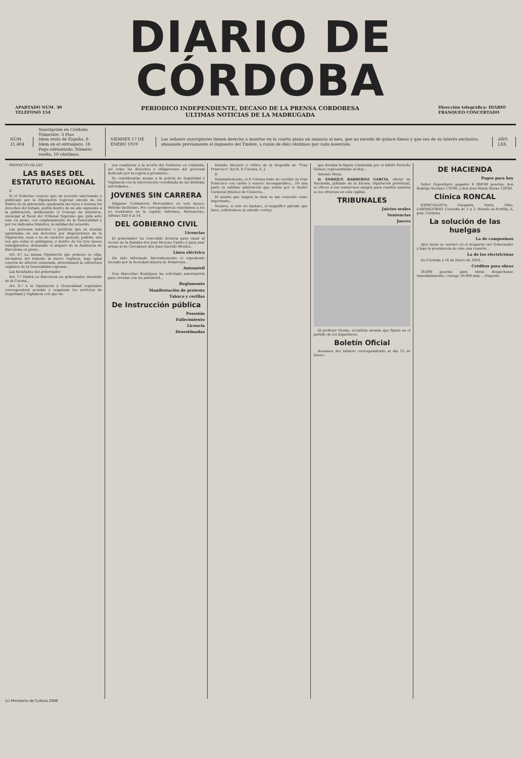DIARIO DE CÓRDOBA
APARTADO NÚM. 30
TELÉFONO 154 PERIODICO INDEPENDIENTE, DECANO DE LA PRENSA CORDOBESA
ULTIMAS NOTICIAS DE LA MADRUGADA Dirección telegráfica: DIARIO
FRANQUEO CONCERTADO
NÚM. 21,404
Suscripción en Córdoba. Trimestre. 3 Ptas
Idem resto de España. 6
Idem en el extranjero. 16
Pago adelantado. Número suelto, 10 céntimos.
VIERNES 17 DE ENERO 1919
Los señores suscriptores tienen derecho a insertar en la cuarta plana un anuncio al mes, que no exceda de quince líneas y que sea de su interés exclusivo, abonando previamente el impuesto del Timbre, a razón de diez céntimos por cada inserción.
AÑO LXX
PROYECTO DE LEY
LAS BASES DEL ESTATUTO REGIONAL
II
Si el Gobierno creyese que un acuerdo sancionado y publicado por la Diputación regional excede de los límites de la autonomía, quebranta las leyes o lesiona los derechos del Estado, podrá dentro de un año siguiente a la publicación, deliberando el Consejo de ministros, encargar al fiscal del Tribunal Supremo que pida ante éste en pleno, con emplazamiento de la Generalidad y por los indicados trámites, la nulidad del acuerdo.
Las personas naturales o jurídicas que se sientan agraviadas en sus derechos por disposiciones de la Diputación, sean o no de carácter general, podrán, una vez que éstas se publiquen, y dentro de los tres meses subsiguientes, demandar el amparo de la Audiencia de Barcelona en pleno...
Art. 6.º La misma Diputación que primero se elija, iniciadora del tránsito al nuevo régimen, bajo igual reserva de ulterior enmienda, determinará la estructura orgánica de la Generalidad regional...
Las facultades del gobernador
Art. 7.º Habrá en Barcelona un gobernador, investido de la Corona...
Art. 8.º A la Diputación y Generalidad regionales corresponderá acordar y organizar los servicios de Seguridad y Vigilancia con que de-
sea coadyuvar a la acción del Gobierno en Cataluña, así como los derechos y obligaciones del personal dedicado por la región a prestarlos...
Se considerarán anejas a la policía de Seguridad y Vigilancia con la intervención coordinada de las distintas autoridades...
JOVENES SIN CARRERA
Háganse Contadores Mercantiles en seis meses. Método facilísimo. Por correspondencia enseñamos a los no residentes en la capital. Informes, Partearroyo, Alfonso XIII 6 al 14.
DEL GOBIERNO CIVIL
Licencias
El gobernador ha concedido licencia para cazar al vecino de la Rambla don José Moreno Castro y para usar armas al de Carcabuey don Juan Garrido Montes.
Línea eléctrica
Ha sido informado favorablemente el expediente incoado por la Sociedad minera de Peñarroya...
Automóvil
Don Marcelino Rodríguez ha solicitado autorización para circular con un automóvil...
Reglamento
Manifestación de protesta
Tabaco y cerillas
De Instrucción pública
Posesión
Fallecimiento
Licencia
Desestimadas
Estudio literario y crítico de la biografía de "Fray Francisco" del R. P. Coloma, S. J.
II
Indudablemente, el P. Coloma hubo de escribir su Fray Francisco con cariño y esmero incomparables... De una parte la sublime admiración que sentía por el ilustre Cardenal Jiménez de Cisneros...
El asunto que inspira la obra es tan conocido como importante...
Veamos, si esto no bastare, el magnífico párrafo que hace, refiriéndose al extraño cortejo
que llevaba la figura construída por el infeliz Perucho Gómez, representando al Rey...
Antonio Moya.
D. ENRIQUE BARBERINI GARCIA, oficial de Hacienda, jubilado de la Excma. Diputación provincial, se ofrece a sus numerosos amigos para cuantos asuntos se les ofrezcan en esta capital.
TRIBUNALES
Juicios orales
Sentencias
Jueces
El profesor Henke, socialista alemán que figura en el partido de los Espartacos.
Boletín Oficial
Resumen del número correspondiente al día 15 de Enero.
DE HACIENDA
Pagos para hoy
Señor Depositario pagador 8 994'60 pesetas; don Rodrigo Serrano 170'00, y don José María Navas 129'60.
Clínica RONCAL
ESPECIALISTA: Garganta, Nariz, Oído. LABORATORIO. Consulta de 1 a 3. Braulio la Portilla, 6, pral. Córdoba.
La solución de las huelgas
La de campesinos
Ayer tarde se celebró en el despacho del Gobernador y bajo la presidencia de éste una reunión...
La de los electricistas
En Córdoba a 16 de Enero de 1919...
Créditos para obras
30.000 pesetas para obras despachanse inmediatamente; consigo 20.000 más. —Eugenio.
(c) Ministerio de Cultura 2006